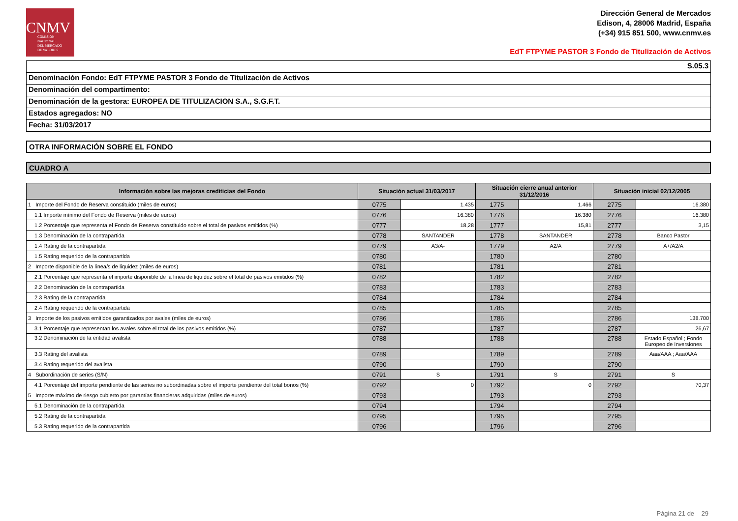CNMV
COMISIÓN
NACIONAL
DEL MERCADO
DE VALORES
Dirección General de Mercados
Edison, 4, 28006 Madrid, España
(+34) 915 851 500, www.cnmv.es
EdT FTPYME PASTOR 3 Fondo de Titulización de Activos
S.05.3
Denominación Fondo: EdT FTPYME PASTOR 3 Fondo de Titulización de Activos
Denominación del compartimento:
Denominación de la gestora: EUROPEA DE TITULIZACION S.A., S.G.F.T.
Estados agregados: NO
Fecha: 31/03/2017
OTRA INFORMACIÓN SOBRE EL FONDO
CUADRO A
| Información sobre las mejoras crediticias del Fondo | Situación actual 31/03/2017 | | Situación cierre anual anterior 31/12/2016 | | Situación inicial 02/12/2005 | |
| --- | --- | --- | --- | --- | --- | --- |
| 1 Importe del Fondo de Reserva constituido (miles de euros) | 0775 | 1.435 | 1775 | 1.466 | 2775 | 16.380 |
| 1.1 Importe mínimo del Fondo de Reserva (miles de euros) | 0776 | 16.380 | 1776 | 16.380 | 2776 | 16.380 |
| 1.2 Porcentaje que representa el Fondo de Reserva constituido sobre el total de pasivos emitidos (%) | 0777 | 18,28 | 1777 | 15,81 | 2777 | 3,15 |
| 1.3 Denominación de la contrapartida | 0778 | SANTANDER | 1778 | SANTANDER | 2778 | Banco Pastor |
| 1.4 Rating de la contrapartida | 0779 | A3/A- | 1779 | A2/A | 2779 | A+/A2/A |
| 1.5 Rating requerido de la contrapartida | 0780 | | 1780 | | 2780 | |
| 2 Importe disponible de la línea/s de liquidez (miles de euros) | 0781 | | 1781 | | 2781 | |
| 2.1 Porcentaje que representa el importe disponible de la línea de liquidez sobre el total de pasivos emitidos (%) | 0782 | | 1782 | | 2782 | |
| 2.2 Denominación de la contrapartida | 0783 | | 1783 | | 2783 | |
| 2.3 Rating de la contrapartida | 0784 | | 1784 | | 2784 | |
| 2.4 Rating requerido de la contrapartida | 0785 | | 1785 | | 2785 | |
| 3 Importe de los pasivos emitidos garantizados por avales (miles de euros) | 0786 | | 1786 | | 2786 | 138.700 |
| 3.1 Porcentaje que representan los avales sobre el total de los pasivos emitidos (%) | 0787 | | 1787 | | 2787 | 26,67 |
| 3.2 Denominación de la entidad avalista | 0788 | | 1788 | | 2788 | Estado Español ; Fondo Europeo de Inversiones |
| 3.3 Rating del avalista | 0789 | | 1789 | | 2789 | Aaa/AAA ; Aaa/AAA |
| 3.4 Rating requerido del avalista | 0790 | | 1790 | | 2790 | |
| 4 Subordinación de series (S/N) | 0791 | S | 1791 | S | 2791 | S |
| 4.1 Porcentaje del importe pendiente de las series no subordinadas sobre el importe pendiente del total bonos (%) | 0792 | 0 | 1792 | 0 | 2792 | 70,37 |
| 5 Importe máximo de riesgo cubierto por garantías financieras adquiridas (miles de euros) | 0793 | | 1793 | | 2793 | |
| 5.1 Denominación de la contrapartida | 0794 | | 1794 | | 2794 | |
| 5.2 Rating de la contrapartida | 0795 | | 1795 | | 2795 | |
| 5.3 Rating requerido de la contrapartida | 0796 | | 1796 | | 2796 | |
Página 21 de 29